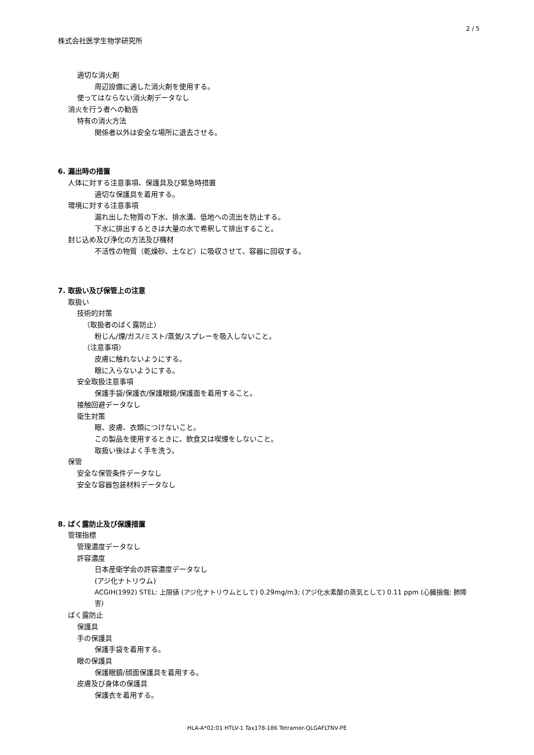2 / 5
株式会社医学生物学研究所
適切な消火剤
周辺設備に適した消火剤を使用する。
使ってはならない消火剤データなし
消火を行う者への勧告
特有の消火方法
関係者以外は安全な場所に退去させる。
6. 漏出時の措置
人体に対する注意事項、保護具及び緊急時措置
適切な保護具を着用する。
環境に対する注意事項
漏れ出した物質の下水、排水溝、低地への流出を防止する。
下水に排出するときは大量の水で希釈して排出すること。
封じ込め及び浄化の方法及び機材
不活性の物質（乾燥砂、土など）に吸収させて、容器に回収する。
7. 取扱い及び保管上の注意
取扱い
技術的対策
（取扱者のばく露防止）
粉じん/煙/ガス/ミスト/蒸気/スプレーを吸入しないこと。
（注意事項）
皮膚に触れないようにする。
眼に入らないようにする。
安全取扱注意事項
保護手袋/保護衣/保護眼鏡/保護面を着用すること。
接触回避データなし
衛生対策
眼、皮膚、衣類につけないこと。
この製品を使用するときに、飲食又は喫煙をしないこと。
取扱い後はよく手を洗う。
保管
安全な保管条件データなし
安全な容器包装材料データなし
8. ばく露防止及び保護措置
管理指標
管理濃度データなし
許容濃度
日本産衛学会の許容濃度データなし
(アジ化ナトリウム)
ACGIH(1992) STEL: 上限値 (アジ化ナトリウムとして) 0.29mg/m3; (アジ化水素酸の蒸気として) 0.11 ppm (心臓損傷; 肺障害)
ばく露防止
保護具
手の保護具
保護手袋を着用する。
眼の保護具
保護眼鏡/顔面保護具を着用する。
皮膚及び身体の保護具
保護衣を着用する。
HLA-A*02:01 HTLV-1 Tax178-186 Tetramer-QLGAFLTNV-PE